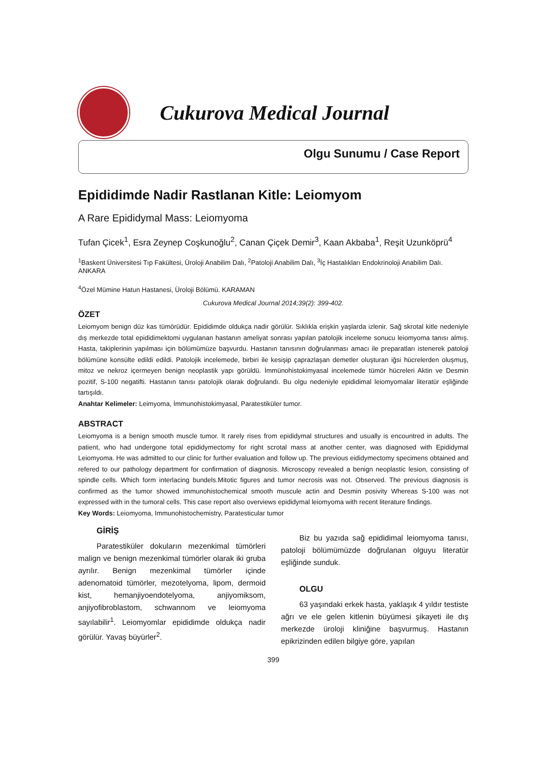Cukurova Medical Journal
Olgu Sunumu / Case Report
Epididimde Nadir Rastlanan Kitle: Leiomyom
A Rare Epididymal Mass: Leiomyoma
Tufan Çicek<sup>1</sup>, Esra Zeynep Coşkunoğlu<sup>2</sup>, Canan Çiçek Demir<sup>3</sup>, Kaan Akbaba<sup>1</sup>, Reşit Uzunköprü<sup>4</sup>
<sup>1</sup> Baskent Üniversitesi Tıp Fakültesi, Üroloji Anabilim Dalı, <sup>2</sup>Patoloji Anabilim Dalı, <sup>3</sup>İç Hastalıkları Endokrinoloji Anabilim Dalı. ANKARA
<sup>4</sup> Özel Mümine Hatun Hastanesi, Üroloji Bölümü. KARAMAN
Cukurova Medical Journal 2014;39(2): 399-402.
ÖZET
Leiomyom benign düz kas tümörüdür. Epididimde oldukça nadir görülür. Sıklıkla erişkin yaşlarda izlenir. Sağ skrotal kitle nedeniyle dış merkezde total epididimektomi uygulanan hastanın ameliyat sonrası yapılan patolojik inceleme sonucu leiomyoma tanısı almış. Hasta, takiplerinin yapılması için bölümümüze başvurdu. Hastanın tanısının doğrulanması amacı ile preparatları istenerek patoloji bölümüne konsülte edildi edildi. Patolojik incelemede, birbiri ile kesişip çaprazlaşan demetler oluşturan iğsi hücrelerden oluşmuş, mitoz ve nekroz içermeyen benign neoplastik yapı görüldü. İmmünohistokimyasal incelemede tümör hücreleri Aktin ve Desmin pozitif, S-100 negatifti. Hastanın tanısı patolojik olarak doğrulandı. Bu olgu nedeniyle epididimal leiomyomalar literatür eşliğinde tartışıldı.
Anahtar Kelimeler: Leimyoma, İmmunohistokimyasal, Paratestiküler tumor.
ABSTRACT
Leiomyoma is a benign smooth muscle tumor. It rarely rises from epididymal structures and usually is encountred in adults. The patient, who had undergone total epididymectomy for right scrotal mass at another center, was diagnosed with Epididymal Leiomyoma. He was admitted to our clinic for further evaluation and follow up. The previous eididymectomy specimens obtained and refered to our pathology department for confirmation of diagnosis. Microscopy revealed a benign neoplastic lesion, consisting of spindle cells. Which form interlacing bundels.Mitotic figures and tumor necrosis was not. Observed. The previous diagnosis is confirmed as the tumor showed immunohistochemical smooth muscule actin and Desmin posivity Whereas S-100 was not expressed with in the tumoral cells. This case report also overviews epididymal leiomyoma with recent literature findings.
Key Words: Leiomyoma, Immunohistochemistry, Paratesticular tumor
GİRİŞ
Paratestiküler dokuların mezenkimal tümörleri malign ve benign mezenkimal tümörler olarak iki gruba ayrılır. Benign mezenkimal tümörler içinde adenomatoid tümörler, mezotelyoma, lipom, dermoid kist, hemanjiyoendotelyoma, anjiyomiksom, anjiyofibroblastom, schwannom ve leiomyoma sayılabilir<sup>1</sup>. Leiomyomlar epididimde oldukça nadir görülür. Yavaş büyürler<sup>2</sup>.
Biz bu yazıda sağ epididimal leiomyoma tanısı, patoloji bölümümüzde doğrulanan olguyu literatür eşliğinde sunduk.
OLGU
63 yaşındaki erkek hasta, yaklaşık 4 yıldır testiste ağrı ve ele gelen kitlenin büyümesi şikayeti ile dış merkezde üroloji kliniğine başvurmuş. Hastanın epikrizinden edilen bilgiye göre, yapılan
399